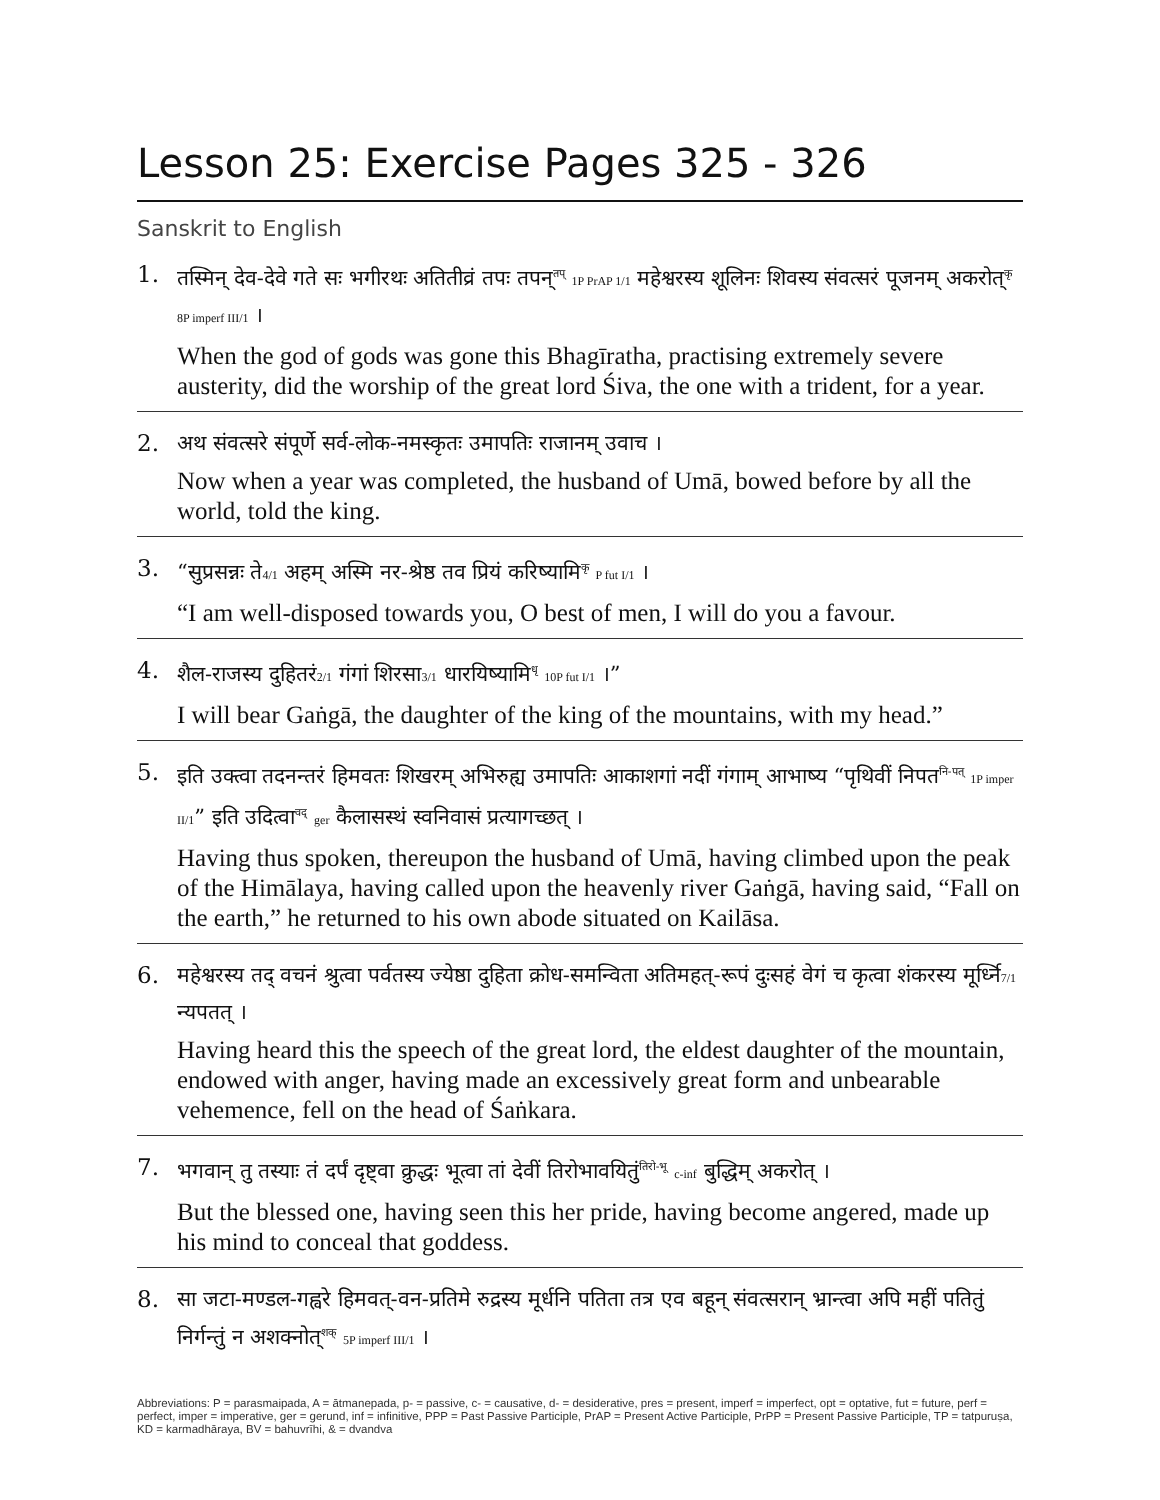Lesson 25: Exercise Pages 325 - 326
Sanskrit to English
1.
तस्मिन् देव-देवे गते सः भगीरथः अतितीव्रं तपः तपन्<sup>तप्</sup> 1P PrAP 1/1 महेश्वरस्य शूलिनः शिवस्य संवत्सरं पूजनम् अकरोत्<sup>कृ</sup> 8P imperf III/1 ।
When the god of gods was gone this Bhagīratha, practising extremely severe austerity, did the worship of the great lord Śiva, the one with a trident, for a year.
2.
अथ संवत्सरे संपूर्णे सर्व-लोक-नमस्कृतः उमापतिः राजानम् उवाच ।
Now when a year was completed, the husband of Umā, bowed before by all the world, told the king.
3.
“सुप्रसन्नः ते4/1 अहम् अस्मि नर-श्रेष्ठ तव प्रियं करिष्यामि<sup>कृ</sup> P fut I/1 ।
“I am well-disposed towards you, O best of men, I will do you a favour.
4.
शैल-राजस्य दुहितरं2/1 गंगां शिरसा3/1 धारयिष्यामि<sup>धृ</sup> 10P fut I/1 ।”
I will bear Gaṅgā, the daughter of the king of the mountains, with my head.”
5.
इति उक्त्वा तदनन्तरं हिमवतः शिखरम् अभिरुह्य उमापतिः आकाशगां नदीं गंगाम् आभाष्य “पृथिवीं निपत<sup>नि-पत्</sup> 1P imper II/1” इति उदित्वा<sup>वद्</sup> ger कैलासस्थं स्वनिवासं प्रत्यागच्छत् ।
Having thus spoken, thereupon the husband of Umā, having climbed upon the peak of the Himālaya, having called upon the heavenly river Gaṅgā, having said, “Fall on the earth,” he returned to his own abode situated on Kailāsa.
6.
महेश्वरस्य तद् वचनं श्रुत्वा पर्वतस्य ज्येष्ठा दुहिता क्रोध-समन्विता अतिमहत्-रूपं दुःसहं वेगं च कृत्वा शंकरस्य मूर्ध्नि7/1 न्यपतत् ।
Having heard this the speech of the great lord, the eldest daughter of the mountain, endowed with anger, having made an excessively great form and unbearable vehemence, fell on the head of Śaṅkara.
7.
भगवान् तु तस्याः तं दर्पं दृष्ट्वा क्रुद्धः भूत्वा तां देवीं तिरोभावयितुं<sup>तिरो-भू</sup> c-inf बुद्धिम् अकरोत् ।
But the blessed one, having seen this her pride, having become angered, made up his mind to conceal that goddess.
8.
सा जटा-मण्डल-गह्वरे हिमवत्-वन-प्रतिमे रुद्रस्य मूर्धनि पतिता तत्र एव बहून् संवत्सरान् भ्रान्त्वा अपि महीं पतितुं निर्गन्तुं न अशक्नोत्<sup>शक्</sup> 5P imperf III/1 ।
Abbreviations: P = parasmaipada, A = ātmanepada, p- = passive, c- = causative, d- = desiderative, pres = present, imperf = imperfect, opt = optative, fut = future, perf = perfect, imper = imperative, ger = gerund, inf = infinitive, PPP = Past Passive Participle, PrAP = Present Active Participle, PrPP = Present Passive Participle, TP = tatpuruṣa, KD = karmadhāraya, BV = bahuvrīhi, & = dvandva